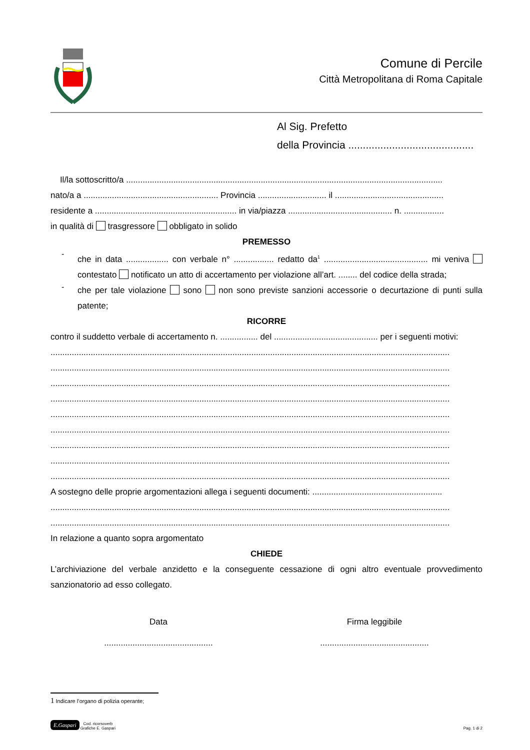Comune di Percile
Città Metropolitana di Roma Capitale
Al Sig. Prefetto
della Provincia ...........................................
Il/la sottoscritto/a ......................................................................................................................................
nato/a a ......................................................... Provincia ............................. il ..............................................
residente a ............................................................ in via/piazza ............................................ n. .................
in qualità di trasgressore obbligato in solido
PREMESSO
-
che in data .................. con verbale n° ................. redatto da<sup>1</sup> ............................................ mi veniva contestato notificato un atto di accertamento per violazione all’art. ........ del codice della strada;
-
che per tale violazione sono non sono previste sanzioni accessorie o decurtazione di punti sulla patente;
RICORRE
contro il suddetto verbale di accertamento n. ................ del ............................................ per i seguenti motivi:
.........................................................................................................................................................................
.........................................................................................................................................................................
.........................................................................................................................................................................
.........................................................................................................................................................................
.........................................................................................................................................................................
.........................................................................................................................................................................
.........................................................................................................................................................................
.........................................................................................................................................................................
.........................................................................................................................................................................
A sostegno delle proprie argomentazioni allega i seguenti documenti: .......................................................
.........................................................................................................................................................................
.........................................................................................................................................................................
In relazione a quanto sopra argomentato
CHIEDE
L’archiviazione del verbale anzidetto e la conseguente cessazione di ogni altro eventuale provvedimento sanzionatorio ad esso collegato.
Data
..............................................
Firma leggibile
..............................................
1 Indicare l’organo di polizia operante;
E.Gaspari Cod. ricorsoverb
Grafiche E. Gaspari
Pag. 1 di 2